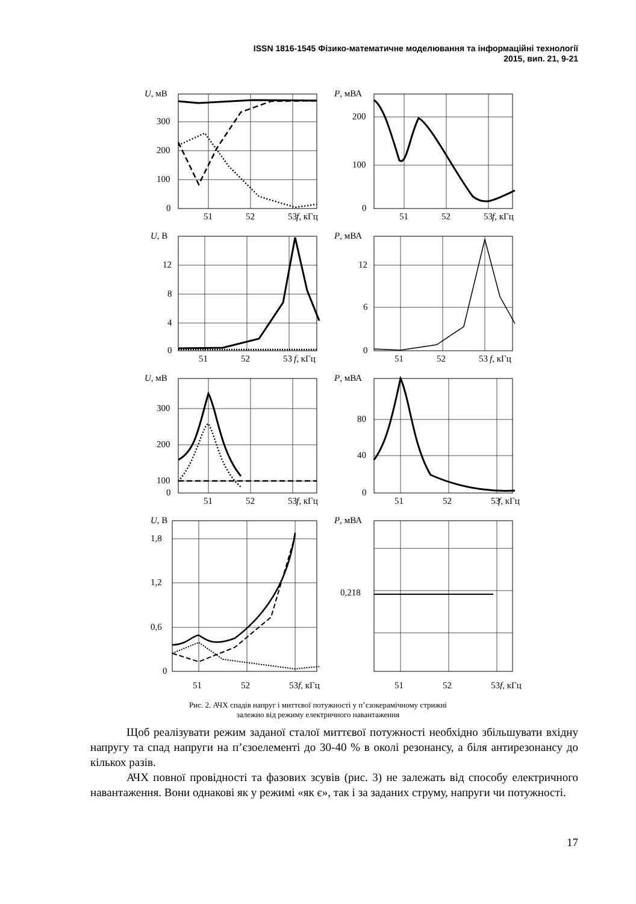ISSN 1816-1545 Фізико-математичне моделювання та інформаційні технології
2015, вип. 21, 9-21
U, мВ
300
200
100
0
51
52
53
f, кГц
P, мВА
200
100
0
51
52
53
f, кГц
U, В
12
8
4
0
51
52
53
f, кГц
P, мВА
12
6
0
51
52
53
f, кГц
U, мВ
300
200
100
0
51
52
53
f, кГц
P, мВА
80
40
0
51
52
53
f, кГц
U, В
1,8
1,2
0,6
0
51
52
53
f, кГц
P, мВА
0,218
51
52
53
f, кГц
Рис. 2. АЧХ спадів напруг і миттєвої потужності у п’єзокерамічному стрижні
залежно від режиму електричного навантаження
Щоб реалізувати режим заданої сталої миттєвої потужності необхідно збільшувати вхідну напругу та спад напруги на п’єзоелементі до 30-40 % в околі резонансу, а біля антирезонансу до кількох разів.
АЧХ повної провідності та фазових зсувів (рис. 3) не залежать від способу електричного навантаження. Вони однакові як у режимі «як є», так і за заданих струму, напруги чи потужності.
17